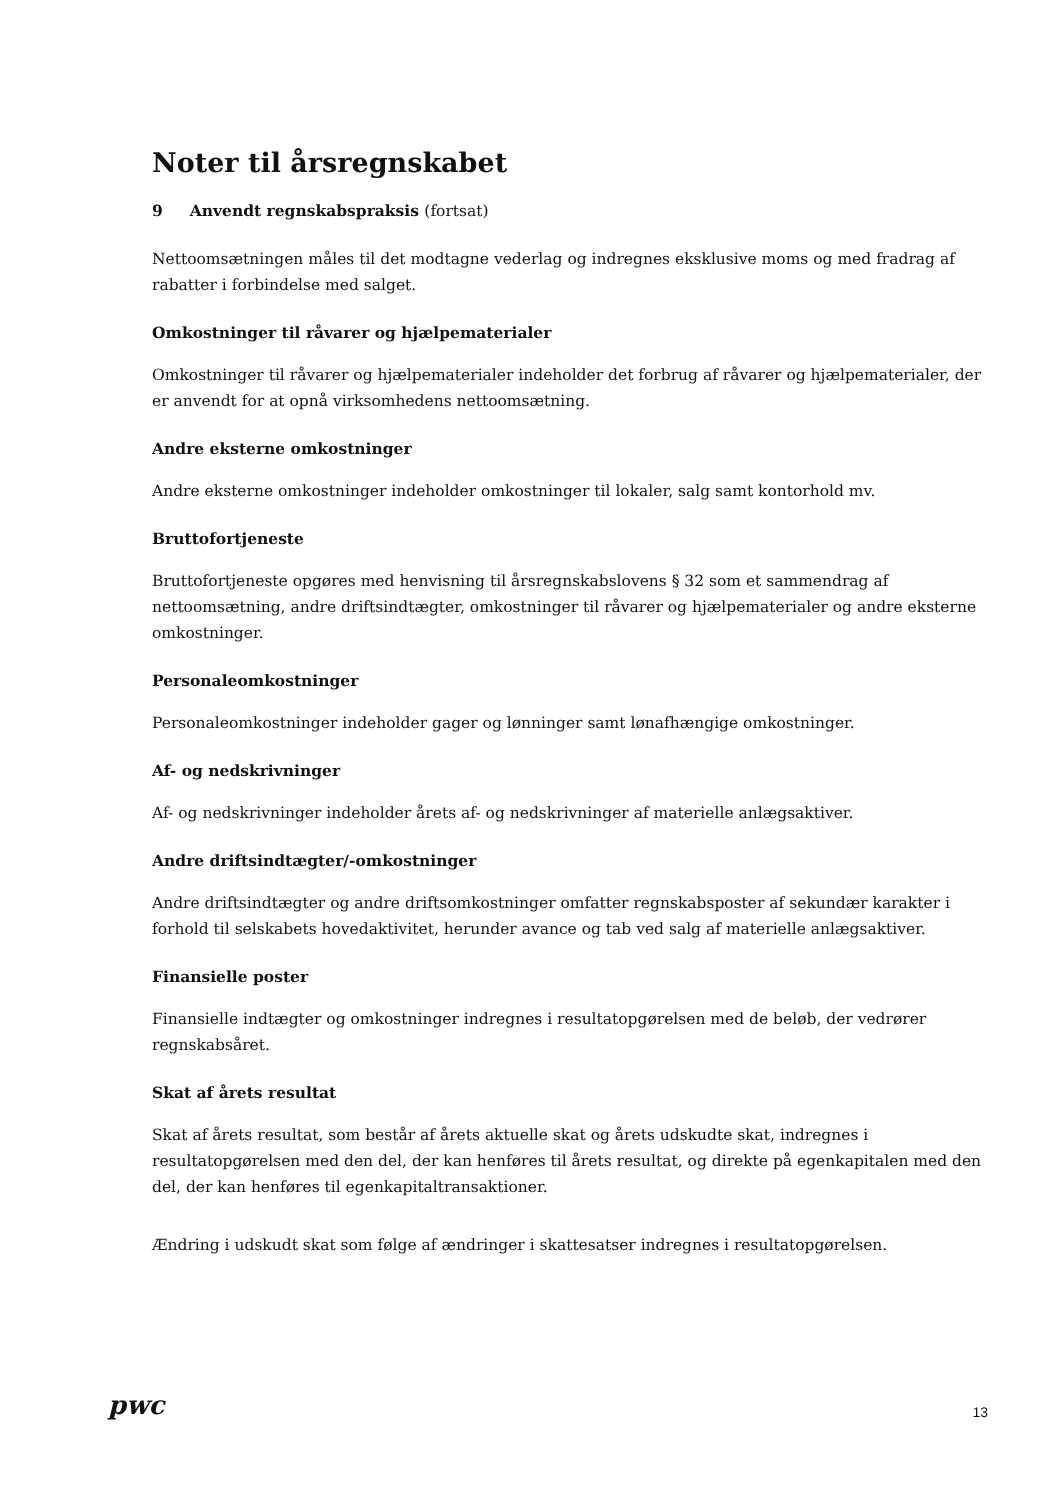Noter til årsregnskabet
9 Anvendt regnskabspraksis (fortsat)
Nettoomsætningen måles til det modtagne vederlag og indregnes eksklusive moms og med fradrag af rabatter i forbindelse med salget.
Omkostninger til råvarer og hjælpematerialer
Omkostninger til råvarer og hjælpematerialer indeholder det forbrug af råvarer og hjælpematerialer, der er anvendt for at opnå virksomhedens nettoomsætning.
Andre eksterne omkostninger
Andre eksterne omkostninger indeholder omkostninger til lokaler, salg samt kontorhold mv.
Bruttofortjeneste
Bruttofortjeneste opgøres med henvisning til årsregnskabslovens § 32 som et sammendrag af nettoomsætning, andre driftsindtægter, omkostninger til råvarer og hjælpematerialer og andre eksterne omkostninger.
Personaleomkostninger
Personaleomkostninger indeholder gager og lønninger samt lønafhængige omkostninger.
Af- og nedskrivninger
Af- og nedskrivninger indeholder årets af- og nedskrivninger af materielle anlægsaktiver.
Andre driftsindtægter/-omkostninger
Andre driftsindtægter og andre driftsomkostninger omfatter regnskabsposter af sekundær karakter i forhold til selskabets hovedaktivitet, herunder avance og tab ved salg af materielle anlægsaktiver.
Finansielle poster
Finansielle indtægter og omkostninger indregnes i resultatopgørelsen med de beløb, der vedrører regnskabsåret.
Skat af årets resultat
Skat af årets resultat, som består af årets aktuelle skat og årets udskudte skat, indregnes i resultatopgørelsen med den del, der kan henføres til årets resultat, og direkte på egenkapitalen med den del, der kan henføres til egenkapitaltransaktioner.
Ændring i udskudt skat som følge af ændringer i skattesatser indregnes i resultatopgørelsen.
pwc
13